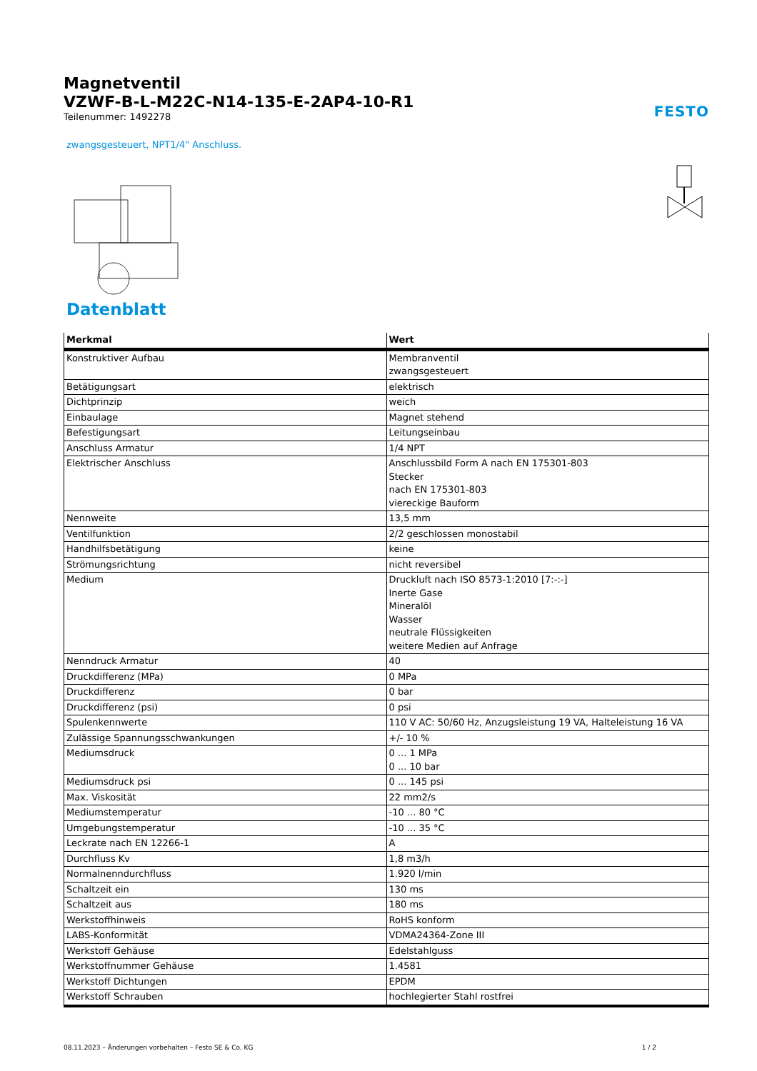Magnetventil
VZWF-B-L-M22C-N14-135-E-2AP4-10-R1
Teilenummer: 1492278
FESTO
zwangsgesteuert, NPT1/4" Anschluss.
Datenblatt
| Merkmal | Wert |
| --- | --- |
| Konstruktiver Aufbau | Membranventil zwangsgesteuert |
| Betätigungsart | elektrisch |
| Dichtprinzip | weich |
| Einbaulage | Magnet stehend |
| Befestigungsart | Leitungseinbau |
| Anschluss Armatur | 1/4 NPT |
| Elektrischer Anschluss | Anschlussbild Form A nach EN 175301-803 Stecker nach EN 175301-803 viereckige Bauform |
| Nennweite | 13,5 mm |
| Ventilfunktion | 2/2 geschlossen monostabil |
| Handhilfsbetätigung | keine |
| Strömungsrichtung | nicht reversibel |
| Medium | Druckluft nach ISO 8573-1:2010 [7:-:-] Inerte Gase Mineralöl Wasser neutrale Flüssigkeiten weitere Medien auf Anfrage |
| Nenndruck Armatur | 40 |
| Druckdifferenz (MPa) | 0 MPa |
| Druckdifferenz | 0 bar |
| Druckdifferenz (psi) | 0 psi |
| Spulenkennwerte | 110 V AC: 50/60 Hz, Anzugsleistung 19 VA, Halteleistung 16 VA |
| Zulässige Spannungsschwankungen | +/- 10 % |
| Mediumsdruck | 0 ... 1 MPa 0 ... 10 bar |
| Mediumsdruck psi | 0 ... 145 psi |
| Max. Viskosität | 22 mm2/s |
| Mediumstemperatur | -10 ... 80 °C |
| Umgebungstemperatur | -10 ... 35 °C |
| Leckrate nach EN 12266-1 | A |
| Durchfluss Kv | 1,8 m3/h |
| Normalnenndurchfluss | 1.920 l/min |
| Schaltzeit ein | 130 ms |
| Schaltzeit aus | 180 ms |
| Werkstoffhinweis | RoHS konform |
| LABS-Konformität | VDMA24364-Zone III |
| Werkstoff Gehäuse | Edelstahlguss |
| Werkstoffnummer Gehäuse | 1.4581 |
| Werkstoff Dichtungen | EPDM |
| Werkstoff Schrauben | hochlegierter Stahl rostfrei |
08.11.2023 – Änderungen vorbehalten – Festo SE & Co. KG 1 / 2